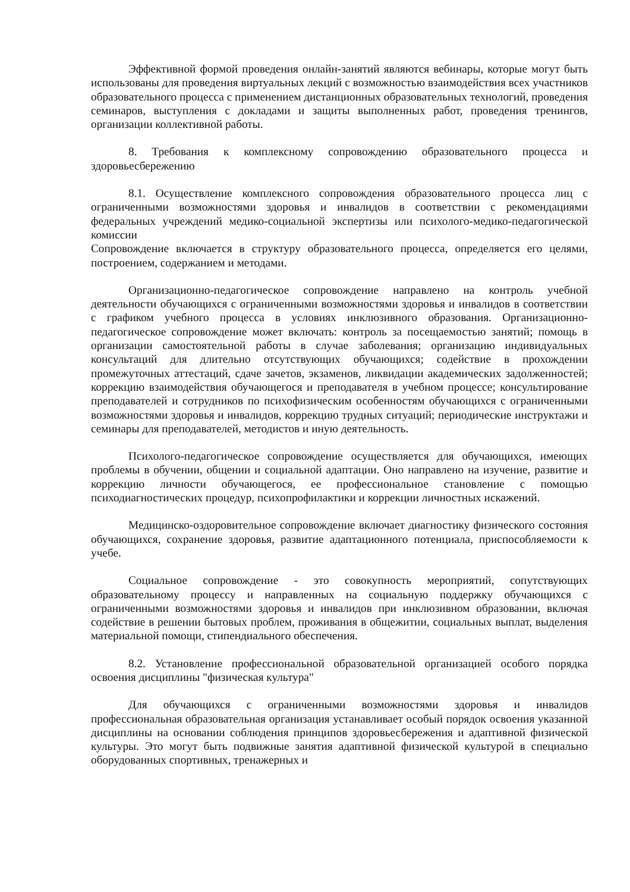Эффективной формой проведения онлайн-занятий являются вебинары, которые могут быть использованы для проведения виртуальных лекций с возможностью взаимодействия всех участников образовательного процесса с применением дистанционных образовательных технологий, проведения семинаров, выступления с докладами и защиты выполненных работ, проведения тренингов, организации коллективной работы.
8. Требования к комплексному сопровождению образовательного процесса и здоровьесбережению
8.1. Осуществление комплексного сопровождения образовательного процесса лиц с ограниченными возможностями здоровья и инвалидов в соответствии с рекомендациями федеральных учреждений медико-социальной экспертизы или психолого-медико-педагогической комиссии
Сопровождение включается в структуру образовательного процесса, определяется его целями, построением, содержанием и методами.
Организационно-педагогическое сопровождение направлено на контроль учебной деятельности обучающихся с ограниченными возможностями здоровья и инвалидов в соответствии с графиком учебного процесса в условиях инклюзивного образования. Организационно-педагогическое сопровождение может включать: контроль за посещаемостью занятий; помощь в организации самостоятельной работы в случае заболевания; организацию индивидуальных консультаций для длительно отсутствующих обучающихся; содействие в прохождении промежуточных аттестаций, сдаче зачетов, экзаменов, ликвидации академических задолженностей; коррекцию взаимодействия обучающегося и преподавателя в учебном процессе; консультирование преподавателей и сотрудников по психофизическим особенностям обучающихся с ограниченными возможностями здоровья и инвалидов, коррекцию трудных ситуаций; периодические инструктажи и семинары для преподавателей, методистов и иную деятельность.
Психолого-педагогическое сопровождение осуществляется для обучающихся, имеющих проблемы в обучении, общении и социальной адаптации. Оно направлено на изучение, развитие и коррекцию личности обучающегося, ее профессиональное становление с помощью психодиагностических процедур, психопрофилактики и коррекции личностных искажений.
Медицинско-оздоровительное сопровождение включает диагностику физического состояния обучающихся, сохранение здоровья, развитие адаптационного потенциала, приспособляемости к учебе.
Социальное сопровождение - это совокупность мероприятий, сопутствующих образовательному процессу и направленных на социальную поддержку обучающихся с ограниченными возможностями здоровья и инвалидов при инклюзивном образовании, включая содействие в решении бытовых проблем, проживания в общежитии, социальных выплат, выделения материальной помощи, стипендиального обеспечения.
8.2. Установление профессиональной образовательной организацией особого порядка освоения дисциплины "физическая культура"
Для обучающихся с ограниченными возможностями здоровья и инвалидов профессиональная образовательная организация устанавливает особый порядок освоения указанной дисциплины на основании соблюдения принципов здоровьесбережения и адаптивной физической культуры. Это могут быть подвижные занятия адаптивной физической культурой в специально оборудованных спортивных, тренажерных и